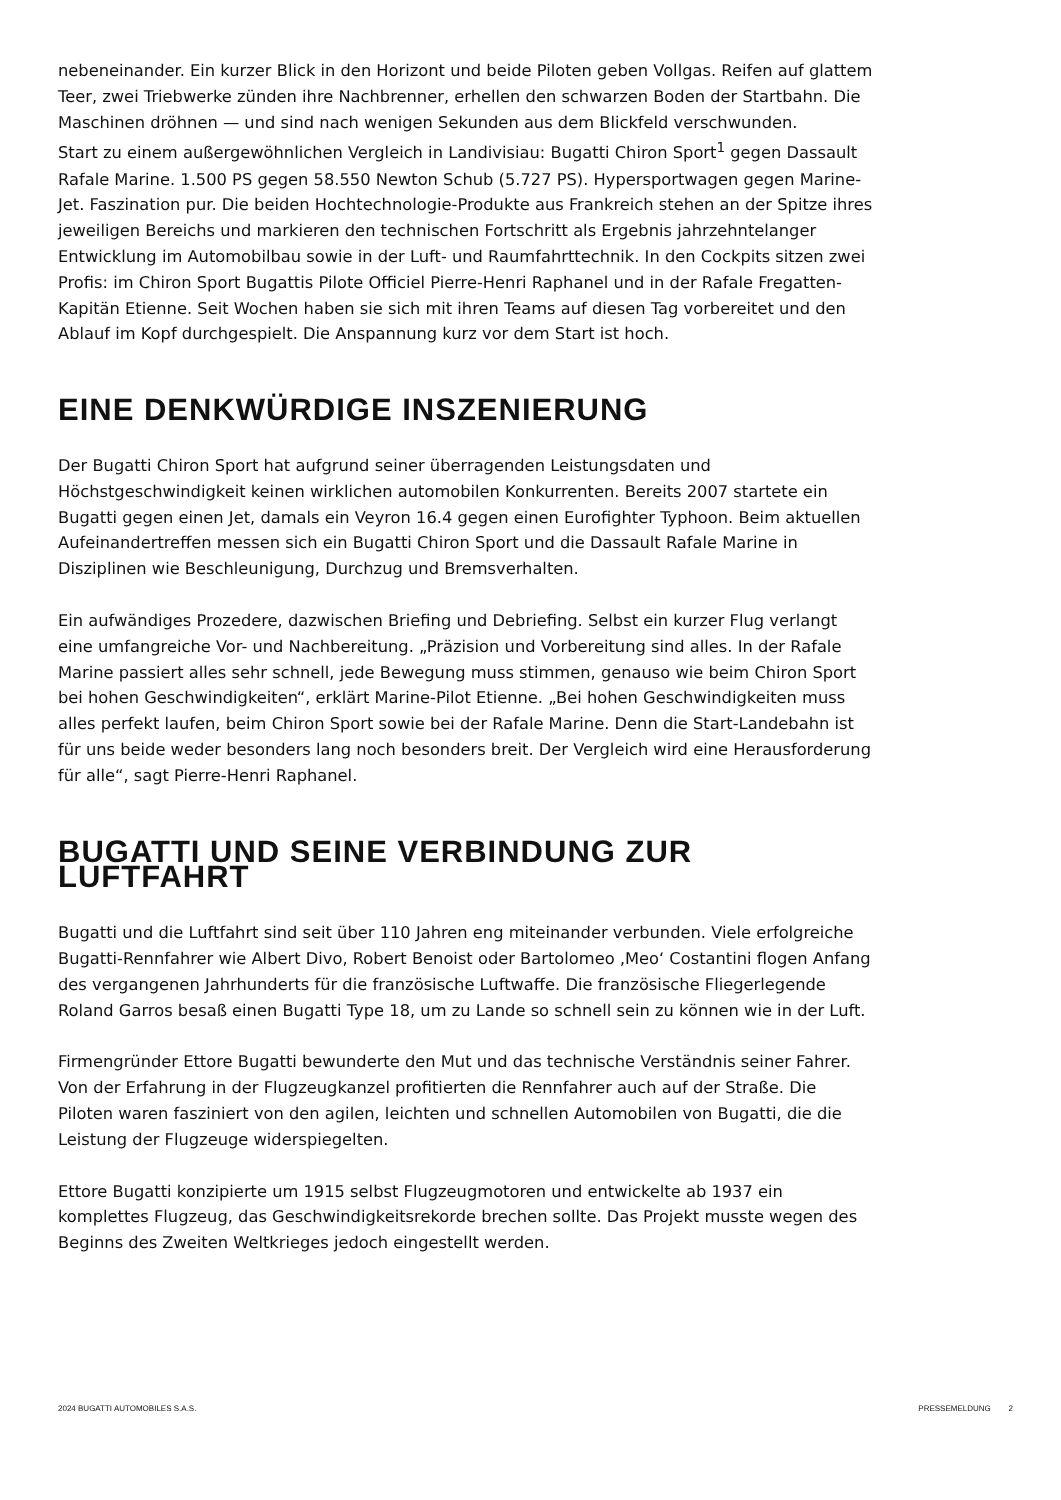nebeneinander. Ein kurzer Blick in den Horizont und beide Piloten geben Vollgas. Reifen auf glattem Teer, zwei Triebwerke zünden ihre Nachbrenner, erhellen den schwarzen Boden der Startbahn. Die Maschinen dröhnen — und sind nach wenigen Sekunden aus dem Blickfeld verschwunden.
Start zu einem außergewöhnlichen Vergleich in Landivisiau: Bugatti Chiron Sport<sup>1</sup> gegen Dassault Rafale Marine. 1.500 PS gegen 58.550 Newton Schub (5.727 PS). Hypersportwagen gegen Marine-Jet. Faszination pur. Die beiden Hochtechnologie-Produkte aus Frankreich stehen an der Spitze ihres jeweiligen Bereichs und markieren den technischen Fortschritt als Ergebnis jahrzehntelanger Entwicklung im Automobilbau sowie in der Luft- und Raumfahrttechnik. In den Cockpits sitzen zwei Profis: im Chiron Sport Bugattis Pilote Officiel Pierre-Henri Raphanel und in der Rafale Fregatten-Kapitän Etienne. Seit Wochen haben sie sich mit ihren Teams auf diesen Tag vorbereitet und den Ablauf im Kopf durchgespielt. Die Anspannung kurz vor dem Start ist hoch.
EINE DENKWÜRDIGE INSZENIERUNG
Der Bugatti Chiron Sport hat aufgrund seiner überragenden Leistungsdaten und Höchstgeschwindigkeit keinen wirklichen automobilen Konkurrenten. Bereits 2007 startete ein Bugatti gegen einen Jet, damals ein Veyron 16.4 gegen einen Eurofighter Typhoon. Beim aktuellen Aufeinandertreffen messen sich ein Bugatti Chiron Sport und die Dassault Rafale Marine in Disziplinen wie Beschleunigung, Durchzug und Bremsverhalten.
Ein aufwändiges Prozedere, dazwischen Briefing und Debriefing. Selbst ein kurzer Flug verlangt eine umfangreiche Vor- und Nachbereitung. „Präzision und Vorbereitung sind alles. In der Rafale Marine passiert alles sehr schnell, jede Bewegung muss stimmen, genauso wie beim Chiron Sport bei hohen Geschwindigkeiten“, erklärt Marine-Pilot Etienne. „Bei hohen Geschwindigkeiten muss alles perfekt laufen, beim Chiron Sport sowie bei der Rafale Marine. Denn die Start-Landebahn ist für uns beide weder besonders lang noch besonders breit. Der Vergleich wird eine Herausforderung für alle“, sagt Pierre-Henri Raphanel.
BUGATTI UND SEINE VERBINDUNG ZUR LUFTFAHRT
Bugatti und die Luftfahrt sind seit über 110 Jahren eng miteinander verbunden. Viele erfolgreiche Bugatti-Rennfahrer wie Albert Divo, Robert Benoist oder Bartolomeo ‚Meo‘ Costantini flogen Anfang des vergangenen Jahrhunderts für die französische Luftwaffe. Die französische Fliegerlegende Roland Garros besaß einen Bugatti Type 18, um zu Lande so schnell sein zu können wie in der Luft.
Firmengründer Ettore Bugatti bewunderte den Mut und das technische Verständnis seiner Fahrer. Von der Erfahrung in der Flugzeugkanzel profitierten die Rennfahrer auch auf der Straße. Die Piloten waren fasziniert von den agilen, leichten und schnellen Automobilen von Bugatti, die die Leistung der Flugzeuge widerspiegelten.
Ettore Bugatti konzipierte um 1915 selbst Flugzeugmotoren und entwickelte ab 1937 ein komplettes Flugzeug, das Geschwindigkeitsrekorde brechen sollte. Das Projekt musste wegen des Beginns des Zweiten Weltkrieges jedoch eingestellt werden.
2024 BUGATTI AUTOMOBILES S.A.S. PRESSEMELDUNG 2